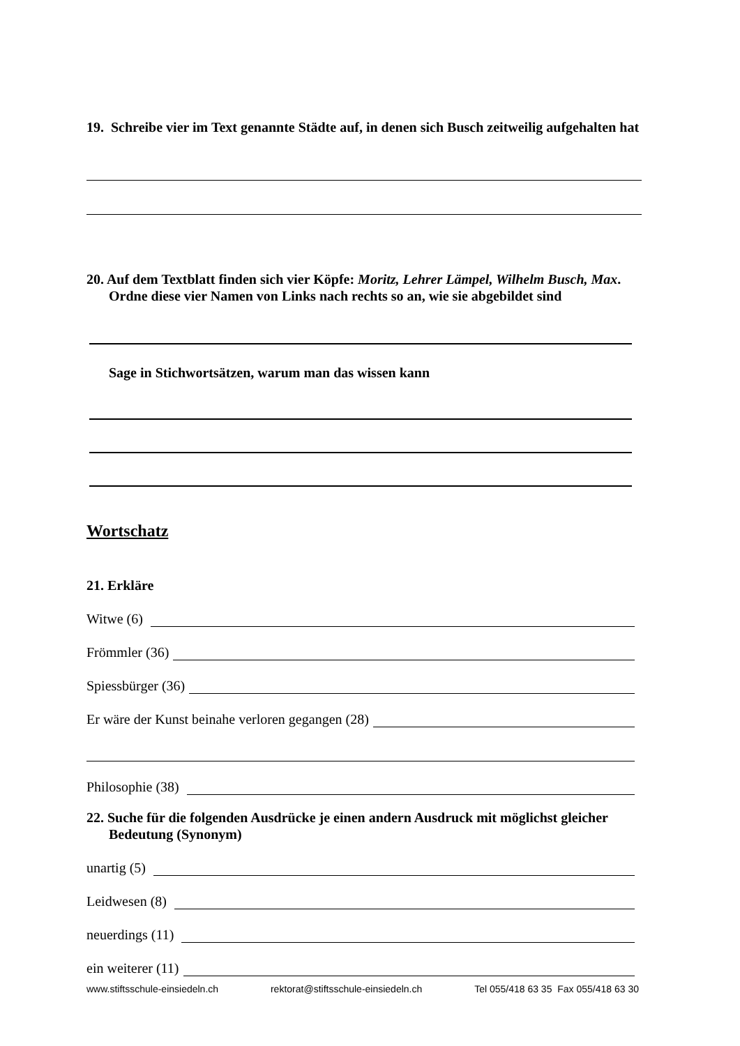19. Schreibe vier im Text genannte Städte auf, in denen sich Busch zeitweilig aufgehalten hat
20. Auf dem Textblatt finden sich vier Köpfe: Moritz, Lehrer Lämpel, Wilhelm Busch, Max. Ordne diese vier Namen von Links nach rechts so an, wie sie abgebildet sind
Sage in Stichwortsätzen, warum man das wissen kann
Wortschatz
21. Erkläre
Witwe (6)
Frömmler (36)
Spiessbürger (36)
Er wäre der Kunst beinahe verloren gegangen (28)
Philosophie (38)
22. Suche für die folgenden Ausdrücke je einen andern Ausdruck mit möglichst gleicher Bedeutung (Synonym)
unartig (5)
Leidwesen (8)
neuerdings (11)
ein weiterer (11)
www.stiftsschule-einsiedeln.ch rektorat@stiftsschule-einsiedeln.ch Tel 055/418 63 35 Fax 055/418 63 30